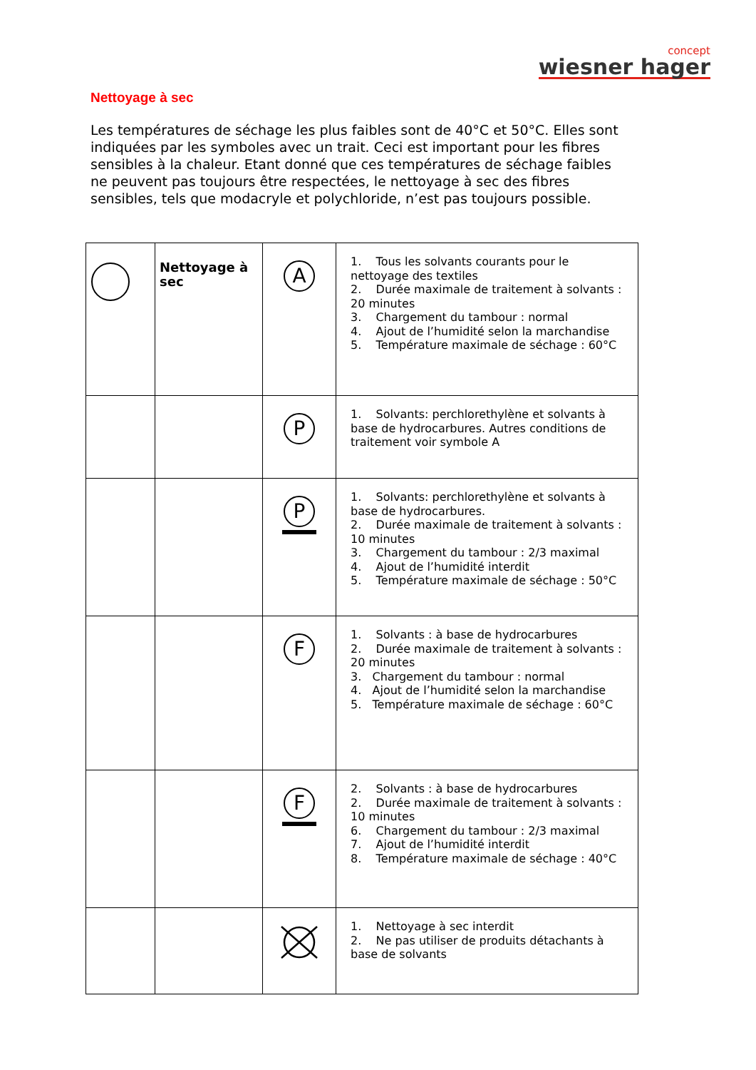concept
wiesner hager
Nettoyage à sec
Les températures de séchage les plus faibles sont de 40°C et 50°C. Elles sont indiquées par les symboles avec un trait. Ceci est important pour les fibres sensibles à la chaleur. Etant donné que ces températures de séchage faibles ne peuvent pas toujours être respectées, le nettoyage à sec des fibres sensibles, tels que modacryle et polychloride, n’est pas toujours possible.
| | Nettoyage à sec | A | 1. Tous les solvants courants pour le nettoyage des textiles 2. Durée maximale de traitement à solvants : 20 minutes 3. Chargement du tambour : normal 4. Ajout de l’humidité selon la marchandise 5. Température maximale de séchage : 60°C |
| | | P | 1. Solvants: perchlorethylène et solvants à base de hydrocarbures. Autres conditions de traitement voir symbole A |
| | | P | 1. Solvants: perchlorethylène et solvants à base de hydrocarbures. 2. Durée maximale de traitement à solvants : 10 minutes 3. Chargement du tambour : 2/3 maximal 4. Ajout de l’humidité interdit 5. Température maximale de séchage : 50°C |
| | | F | 1. Solvants : à base de hydrocarbures 2. Durée maximale de traitement à solvants : 20 minutes 3. Chargement du tambour : normal 4. Ajout de l’humidité selon la marchandise 5. Température maximale de séchage : 60°C |
| | | F | 2. Solvants : à base de hydrocarbures 2. Durée maximale de traitement à solvants : 10 minutes 6. Chargement du tambour : 2/3 maximal 7. Ajout de l’humidité interdit 8. Température maximale de séchage : 40°C |
| | | | 1. Nettoyage à sec interdit 2. Ne pas utiliser de produits détachants à base de solvants |